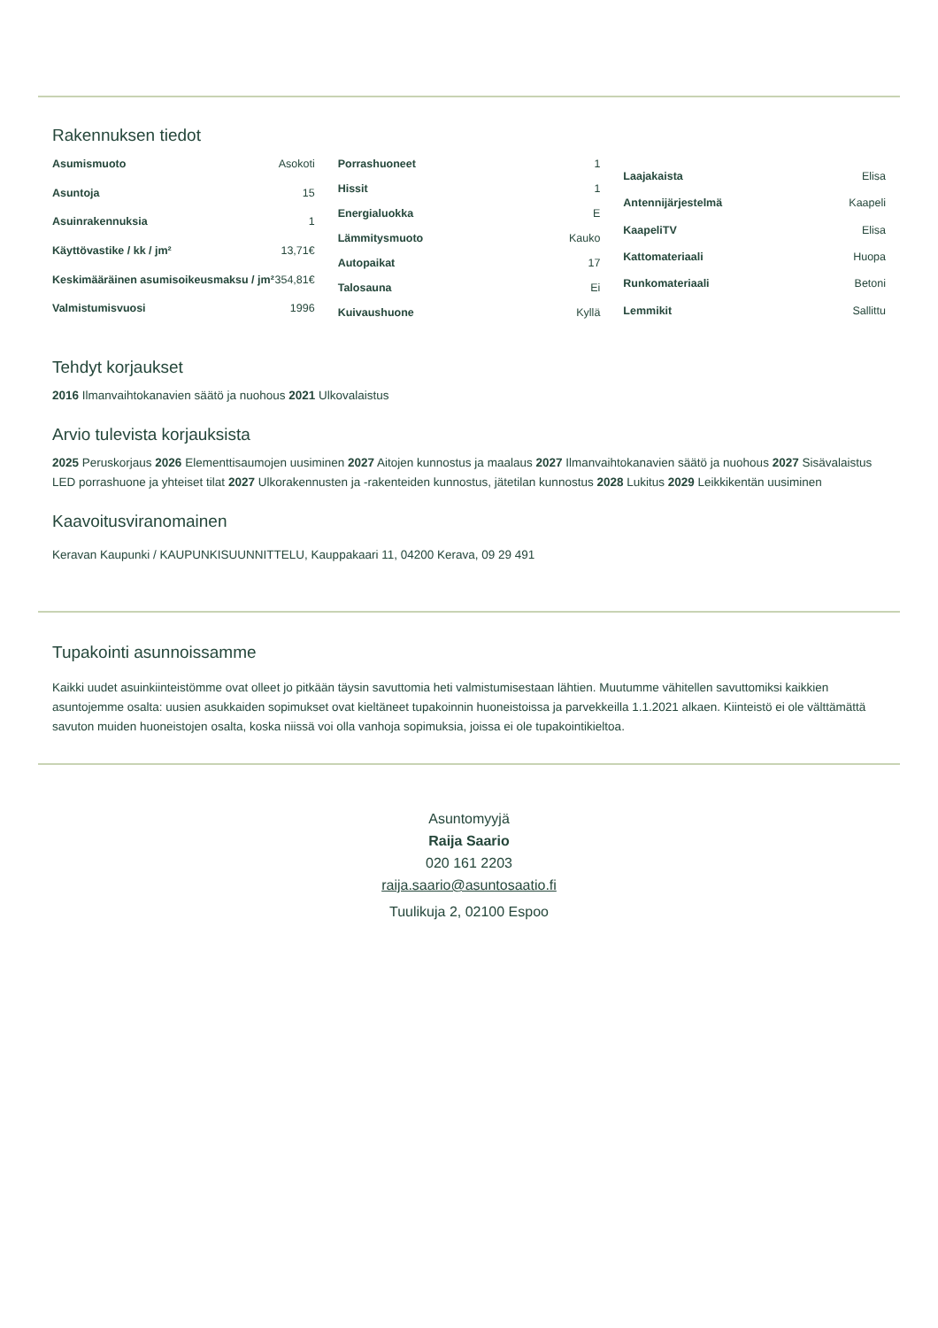Rakennuksen tiedot
| Asumismuoto | Asokoti |
| Asuntoja | 15 |
| Asuinrakennuksia | 1 |
| Käyttövastike / kk / jm² | 13,71€ |
| Keskimääräinen asumisoikeusmaksu / jm² | 354,81€ |
| Valmistumisvuosi | 1996 |
| Porrashuoneet | 1 |
| Hissit | 1 |
| Energialuokka | E |
| Lämmitysmuoto | Kauko |
| Autopaikat | 17 |
| Talosauna | Ei |
| Kuivaushuone | Kyllä |
| Laajakaista | Elisa |
| Antennijärjestelmä | Kaapeli |
| KaapeliTV | Elisa |
| Kattomateriaali | Huopa |
| Runkomateriaali | Betoni |
| Lemmikit | Sallittu |
Tehdyt korjaukset
2016 Ilmanvaihtokanavien säätö ja nuohous 2021 Ulkovalaistus
Arvio tulevista korjauksista
2025 Peruskorjaus 2026 Elementtisaumojen uusiminen 2027 Aitojen kunnostus ja maalaus 2027 Ilmanvaihtokanavien säätö ja nuohous 2027 Sisävalaistus LED porrashuone ja yhteiset tilat 2027 Ulkorakennusten ja -rakenteiden kunnostus, jätetilan kunnostus 2028 Lukitus 2029 Leikkikentän uusiminen
Kaavoitusviranomainen
Keravan Kaupunki / KAUPUNKISUUNNITTELU, Kauppakaari 11, 04200 Kerava, 09 29 491
Tupakointi asunnoissamme
Kaikki uudet asuinkiinteistömme ovat olleet jo pitkään täysin savuttomia heti valmistumisestaan lähtien. Muutumme vähitellen savuttomiksi kaikkien asuntojemme osalta: uusien asukkaiden sopimukset ovat kieltäneet tupakoinnin huoneistoissa ja parvekkeilla 1.1.2021 alkaen. Kiinteistö ei ole välttämättä savuton muiden huoneistojen osalta, koska niissä voi olla vanhoja sopimuksia, joissa ei ole tupakointikieltoa.
Asuntomyyjä
Raija Saario
020 161 2203
raija.saario@asuntosaatio.fi
Tuulikuja 2, 02100 Espoo